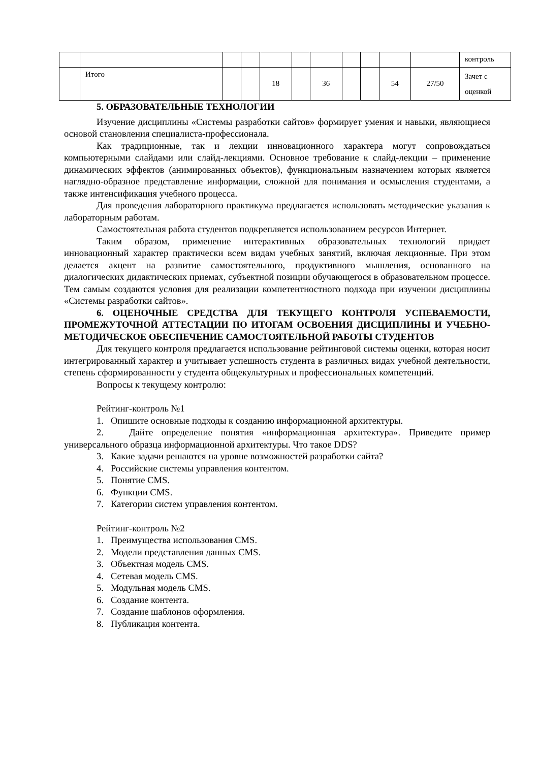| | | | | | | | | | | | контроль |
| | Итого | | | 18 | | 36 | | | 54 | 27/50 | Зачет с оценкой |
5. ОБРАЗОВАТЕЛЬНЫЕ ТЕХНОЛОГИИ
Изучение дисциплины «Системы разработки сайтов» формирует умения и навыки, являющиеся основой становления специалиста-профессионала.
Как традиционные, так и лекции инновационного характера могут сопровождаться компьютерными слайдами или слайд-лекциями. Основное требование к слайд-лекции – применение динамических эффектов (анимированных объектов), функциональным назначением которых является наглядно-образное представление информации, сложной для понимания и осмысления студентами, а также интенсификация учебного процесса.
Для проведения лабораторного практикума предлагается использовать методические указания к лабораторным работам.
Самостоятельная работа студентов подкрепляется использованием ресурсов Интернет.
Таким образом, применение интерактивных образовательных технологий придает инновационный характер практически всем видам учебных занятий, включая лекционные. При этом делается акцент на развитие самостоятельного, продуктивного мышления, основанного на диалогических дидактических приемах, субъектной позиции обучающегося в образовательном процессе. Тем самым создаются условия для реализации компетентностного подхода при изучении дисциплины «Системы разработки сайтов».
6. ОЦЕНОЧНЫЕ СРЕДСТВА ДЛЯ ТЕКУЩЕГО КОНТРОЛЯ УСПЕВАЕМОСТИ, ПРОМЕЖУТОЧНОЙ АТТЕСТАЦИИ ПО ИТОГАМ ОСВОЕНИЯ ДИСЦИПЛИНЫ И УЧЕБНО-МЕТОДИЧЕСКОЕ ОБЕСПЕЧЕНИЕ САМОСТОЯТЕЛЬНОЙ РАБОТЫ СТУДЕНТОВ
Для текущего контроля предлагается использование рейтинговой системы оценки, которая носит интегрированный характер и учитывает успешность студента в различных видах учебной деятельности, степень сформированности у студента общекультурных и профессиональных компетенций.
Вопросы к текущему контролю:
Рейтинг-контроль №1
1. Опишите основные подходы к созданию информационной архитектуры.
2. Дайте определение понятия «информационная архитектура». Приведите пример универсального образца информационной архитектуры. Что такое DDS?
3. Какие задачи решаются на уровне возможностей разработки сайта?
4. Российские системы управления контентом.
5. Понятие CMS.
6. Функции CMS.
7. Категории систем управления контентом.
Рейтинг-контроль №2
1. Преимущества использования CMS.
2. Модели представления данных CMS.
3. Объектная модель CMS.
4. Сетевая модель CMS.
5. Модульная модель CMS.
6. Создание контента.
7. Создание шаблонов оформления.
8. Публикация контента.